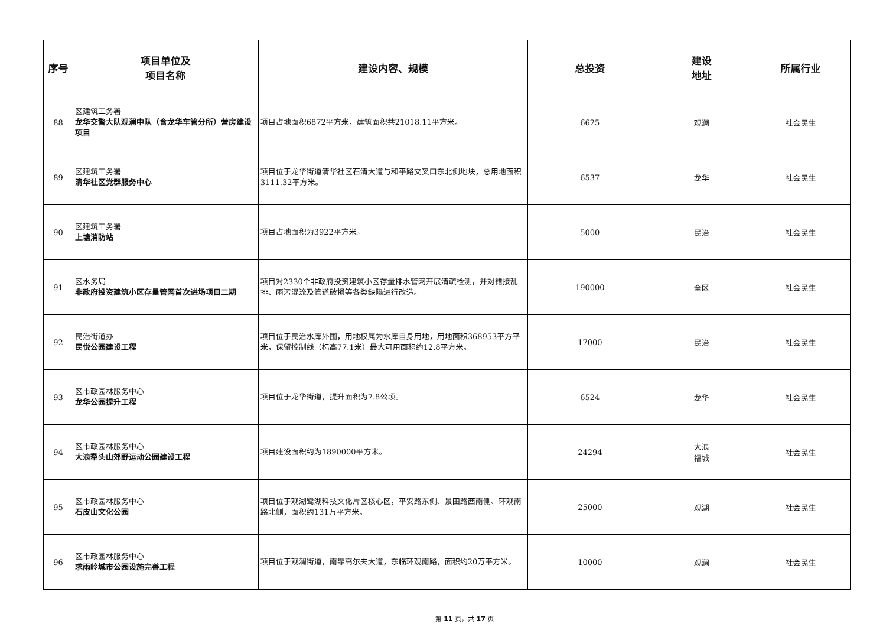| 序号 | 项目单位及 项目名称 | 建设内容、规模 | 总投资 | 建设 地址 | 所属行业 |
| --- | --- | --- | --- | --- | --- |
| 88 | 区建筑工务署 龙华交警大队观澜中队（含龙华车管分所）营房建设项目 | 项目占地面积6872平方米，建筑面积共21018.11平方米。 | 6625 | 观澜 | 社会民生 |
| 89 | 区建筑工务署 清华社区党群服务中心 | 项目位于龙华街道清华社区石清大道与和平路交叉口东北侧地块，总用地面积3111.32平方米。 | 6537 | 龙华 | 社会民生 |
| 90 | 区建筑工务署 上塘消防站 | 项目占地面积为3922平方米。 | 5000 | 民治 | 社会民生 |
| 91 | 区水务局 非政府投资建筑小区存量管网首次进场项目二期 | 项目对2330个非政府投资建筑小区存量排水管网开展清疏检测，并对错接乱排、雨污混流及管道破损等各类缺陷进行改造。 | 190000 | 全区 | 社会民生 |
| 92 | 民治街道办 民悦公园建设工程 | 项目位于民治水库外围，用地权属为水库自身用地，用地面积368953平方平米，保留控制线（标高77.1米）最大可用面积约12.8平方米。 | 17000 | 民治 | 社会民生 |
| 93 | 区市政园林服务中心 龙华公园提升工程 | 项目位于龙华街道，提升面积为7.8公顷。 | 6524 | 龙华 | 社会民生 |
| 94 | 区市政园林服务中心 大浪犁头山郊野运动公园建设工程 | 项目建设面积约为1890000平方米。 | 24294 | 大浪 福城 | 社会民生 |
| 95 | 区市政园林服务中心 石皮山文化公园 | 项目位于观湖鹭湖科技文化片区核心区，平安路东侧、景田路西南侧、环观南路北侧，面积约131万平方米。 | 25000 | 观湖 | 社会民生 |
| 96 | 区市政园林服务中心 求雨岭城市公园设施完善工程 | 项目位于观澜街道，南靠高尔夫大道，东临环观南路，面积约20万平方米。 | 10000 | 观澜 | 社会民生 |
第 11 页，共 17 页